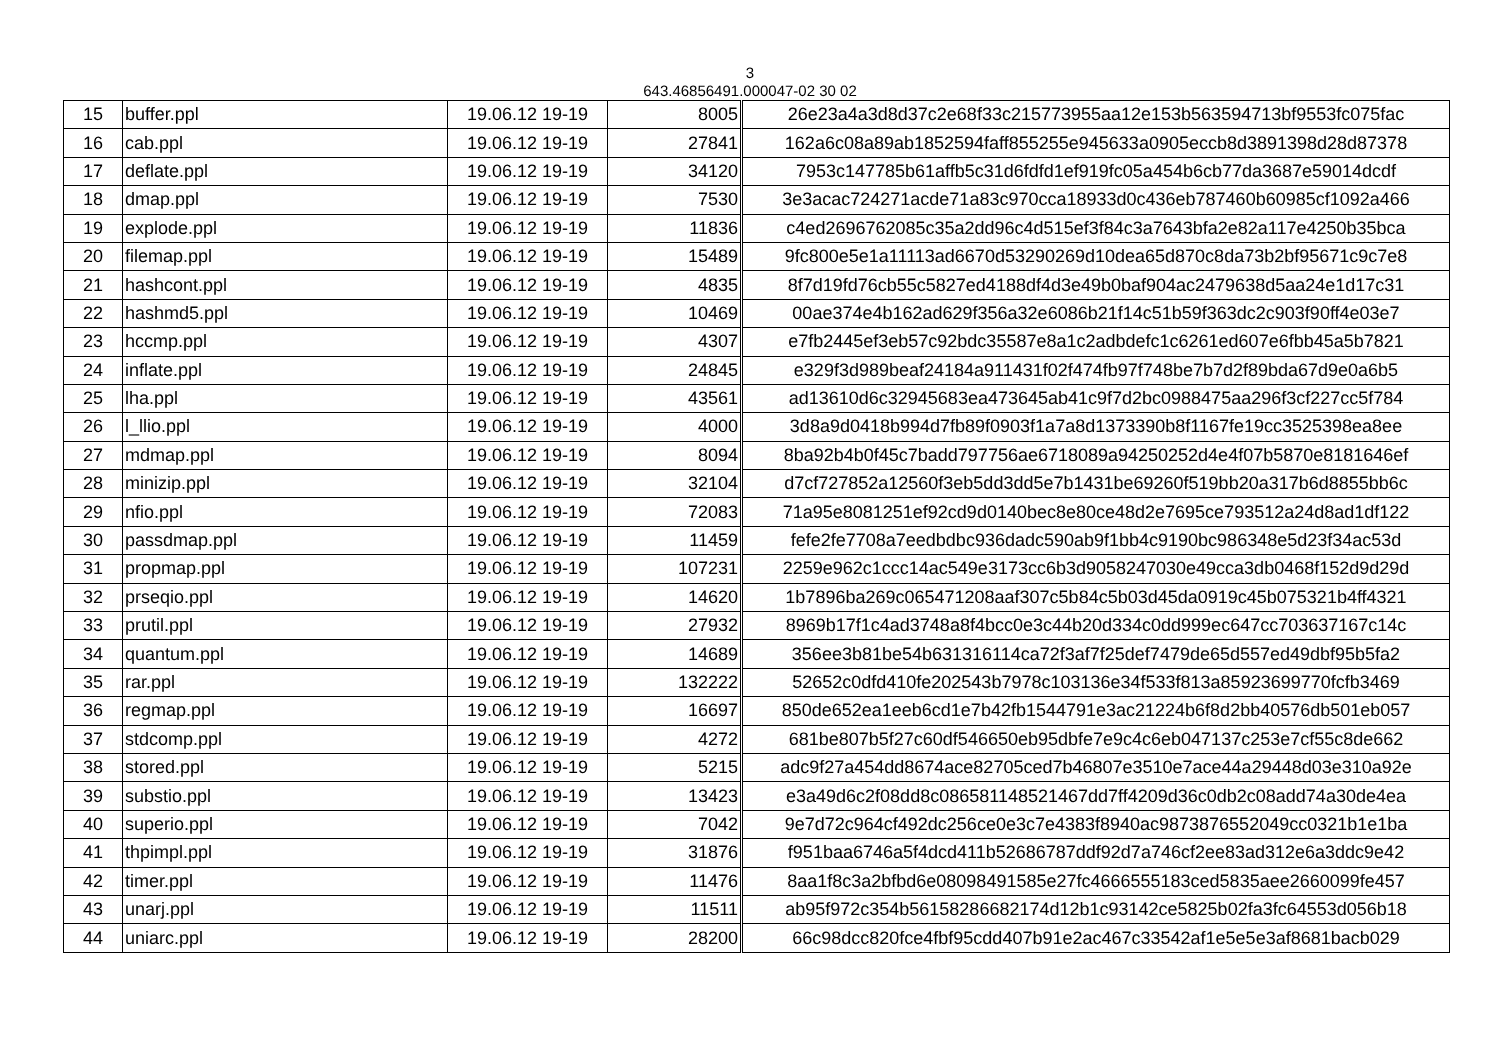3
643.46856491.000047-02 30 02
| 15 | buffer.ppl | 19.06.12 19-19 | 8005 | 26e23a4a3d8d37c2e68f33c215773955aa12e153b563594713bf9553fc075fac |
| 16 | cab.ppl | 19.06.12 19-19 | 27841 | 162a6c08a89ab1852594faff855255e945633a0905eccb8d3891398d28d87378 |
| 17 | deflate.ppl | 19.06.12 19-19 | 34120 | 7953c147785b61affb5c31d6fdfd1ef919fc05a454b6cb77da3687e59014dcdf |
| 18 | dmap.ppl | 19.06.12 19-19 | 7530 | 3e3acac724271acde71a83c970cca18933d0c436eb787460b60985cf1092a466 |
| 19 | explode.ppl | 19.06.12 19-19 | 11836 | c4ed2696762085c35a2dd96c4d515ef3f84c3a7643bfa2e82a117e4250b35bca |
| 20 | filemap.ppl | 19.06.12 19-19 | 15489 | 9fc800e5e1a11113ad6670d53290269d10dea65d870c8da73b2bf95671c9c7e8 |
| 21 | hashcont.ppl | 19.06.12 19-19 | 4835 | 8f7d19fd76cb55c5827ed4188df4d3e49b0baf904ac2479638d5aa24e1d17c31 |
| 22 | hashmd5.ppl | 19.06.12 19-19 | 10469 | 00ae374e4b162ad629f356a32e6086b21f14c51b59f363dc2c903f90ff4e03e7 |
| 23 | hccmp.ppl | 19.06.12 19-19 | 4307 | e7fb2445ef3eb57c92bdc35587e8a1c2adbdefc1c6261ed607e6fbb45a5b7821 |
| 24 | inflate.ppl | 19.06.12 19-19 | 24845 | e329f3d989beaf24184a911431f02f474fb97f748be7b7d2f89bda67d9e0a6b5 |
| 25 | lha.ppl | 19.06.12 19-19 | 43561 | ad13610d6c32945683ea473645ab41c9f7d2bc0988475aa296f3cf227cc5f784 |
| 26 | l_llio.ppl | 19.06.12 19-19 | 4000 | 3d8a9d0418b994d7fb89f0903f1a7a8d1373390b8f1167fe19cc3525398ea8ee |
| 27 | mdmap.ppl | 19.06.12 19-19 | 8094 | 8ba92b4b0f45c7badd797756ae6718089a94250252d4e4f07b5870e8181646ef |
| 28 | minizip.ppl | 19.06.12 19-19 | 32104 | d7cf727852a12560f3eb5dd3dd5e7b1431be69260f519bb20a317b6d8855bb6c |
| 29 | nfio.ppl | 19.06.12 19-19 | 72083 | 71a95e8081251ef92cd9d0140bec8e80ce48d2e7695ce793512a24d8ad1df122 |
| 30 | passdmap.ppl | 19.06.12 19-19 | 11459 | fefe2fe7708a7eedbdbc936dadc590ab9f1bb4c9190bc986348e5d23f34ac53d |
| 31 | propmap.ppl | 19.06.12 19-19 | 107231 | 2259e962c1ccc14ac549e3173cc6b3d9058247030e49cca3db0468f152d9d29d |
| 32 | prseqio.ppl | 19.06.12 19-19 | 14620 | 1b7896ba269c065471208aaf307c5b84c5b03d45da0919c45b075321b4ff4321 |
| 33 | prutil.ppl | 19.06.12 19-19 | 27932 | 8969b17f1c4ad3748a8f4bcc0e3c44b20d334c0dd999ec647cc703637167c14c |
| 34 | quantum.ppl | 19.06.12 19-19 | 14689 | 356ee3b81be54b631316114ca72f3af7f25def7479de65d557ed49dbf95b5fa2 |
| 35 | rar.ppl | 19.06.12 19-19 | 132222 | 52652c0dfd410fe202543b7978c103136e34f533f813a85923699770fcfb3469 |
| 36 | regmap.ppl | 19.06.12 19-19 | 16697 | 850de652ea1eeb6cd1e7b42fb1544791e3ac21224b6f8d2bb40576db501eb057 |
| 37 | stdcomp.ppl | 19.06.12 19-19 | 4272 | 681be807b5f27c60df546650eb95dbfe7e9c4c6eb047137c253e7cf55c8de662 |
| 38 | stored.ppl | 19.06.12 19-19 | 5215 | adc9f27a454dd8674ace82705ced7b46807e3510e7ace44a29448d03e310a92e |
| 39 | substio.ppl | 19.06.12 19-19 | 13423 | e3a49d6c2f08dd8c086581148521467dd7ff4209d36c0db2c08add74a30de4ea |
| 40 | superio.ppl | 19.06.12 19-19 | 7042 | 9e7d72c964cf492dc256ce0e3c7e4383f8940ac9873876552049cc0321b1e1ba |
| 41 | thpimpl.ppl | 19.06.12 19-19 | 31876 | f951baa6746a5f4dcd411b52686787ddf92d7a746cf2ee83ad312e6a3ddc9e42 |
| 42 | timer.ppl | 19.06.12 19-19 | 11476 | 8aa1f8c3a2bfbd6e08098491585e27fc4666555183ced5835aee2660099fe457 |
| 43 | unarj.ppl | 19.06.12 19-19 | 11511 | ab95f972c354b56158286682174d12b1c93142ce5825b02fa3fc64553d056b18 |
| 44 | uniarc.ppl | 19.06.12 19-19 | 28200 | 66c98dcc820fce4fbf95cdd407b91e2ac467c33542af1e5e5e3af8681bacb029 |